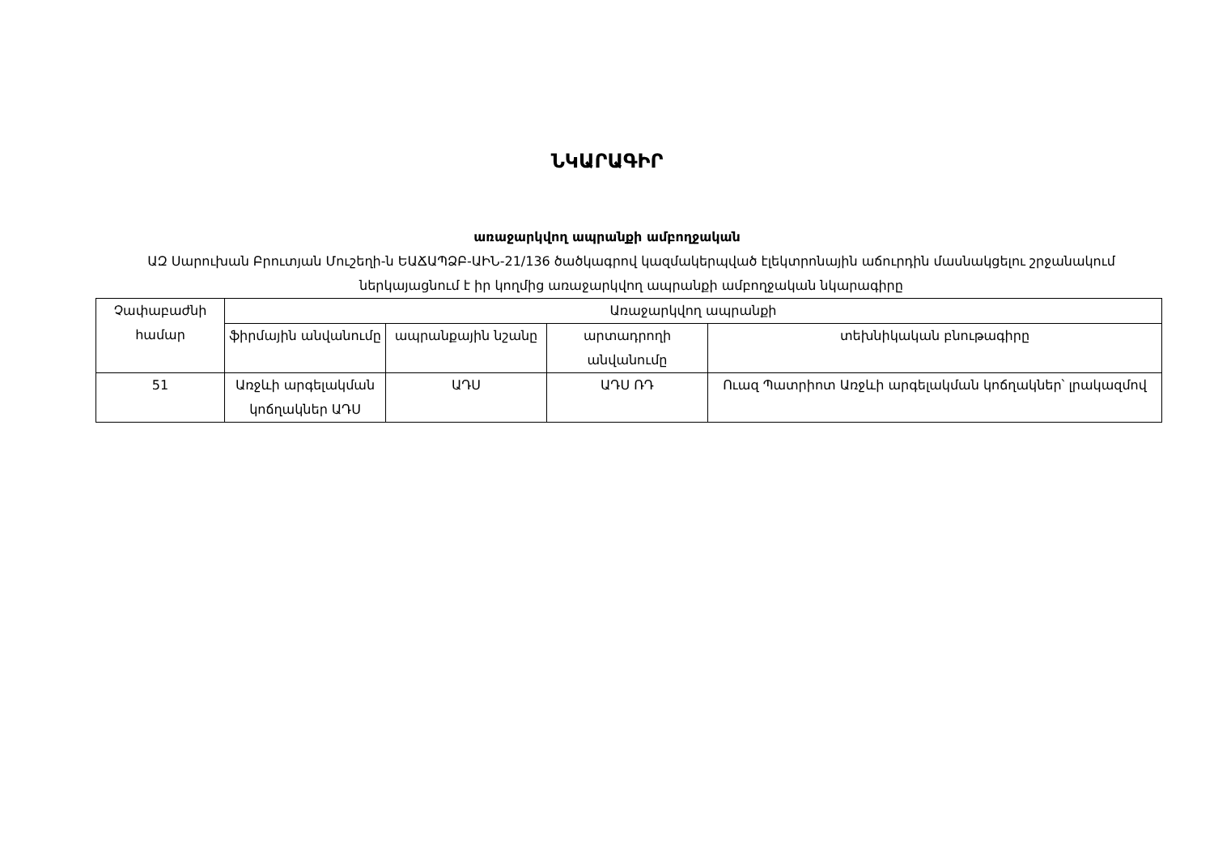ՆԿԱՐԱԳԻՐ
առաջարկվող ապրանքի ամբողջական
ԱԶ Սարուխան Բրուտյան Մուշեղի-ն ԵԱՃԱՊՁԲ-ԱԻՆ-21/136 ծածկագրով կազմակերպված էլեկտրոնային աճուրդին մասնակցելու շրջանակում ներկայացնում է իր կողմից առաջարկվող ապրանքի ամբողջական նկարագիրը
| Չափաբաժնի համար | Առաջարկվող ապրանքի | | | |
| --- | --- | --- | --- | --- |
| | ֆիրմային անվանումը | ապրանքային նշանը | արտադրողի անվանումը | տեխնիկական բնութագիրը |
| 51 | Առջևի արգելակման կոճղակներ ԱԴՍ | ԱԴՍ | ԱԴՍ ՌԴ | Ուազ Պատրիոտ Առջևի արգելակման կոճղակներ՝ լրակազմով |